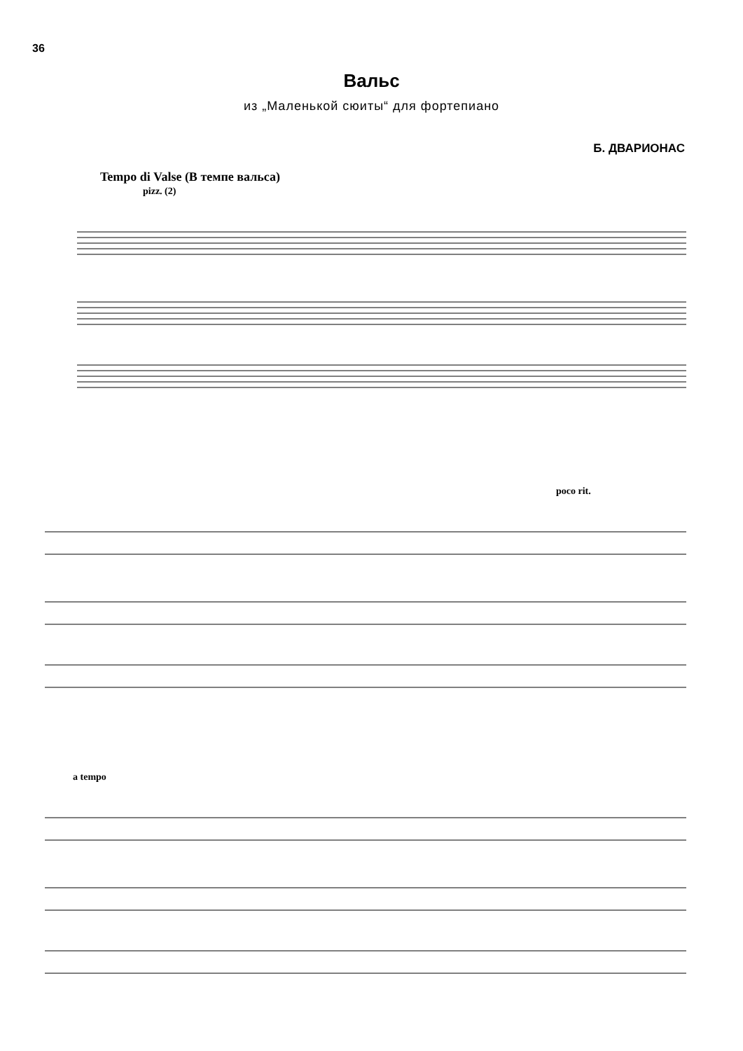36
Вальс
из „Маленькой сюиты“ для фортепиано
Б. ДВАРИОНАС
Tempo di Valse (В темпе вальса)
pizz. (2)
poco rit.
a tempo